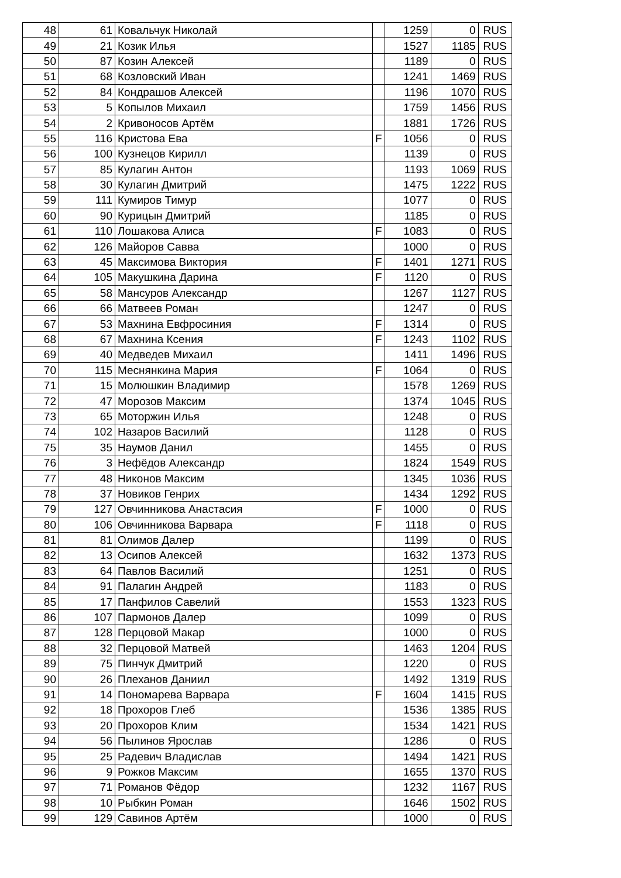| 48 | 61 | Ковальчук Николай | | 1259 | 0 | RUS |
| 49 | 21 | Козик Илья | | 1527 | 1185 | RUS |
| 50 | 87 | Козин Алексей | | 1189 | 0 | RUS |
| 51 | 68 | Козловский Иван | | 1241 | 1469 | RUS |
| 52 | 84 | Кондрашов Алексей | | 1196 | 1070 | RUS |
| 53 | 5 | Копылов Михаил | | 1759 | 1456 | RUS |
| 54 | 2 | Кривоносов Артём | | 1881 | 1726 | RUS |
| 55 | 116 | Кристова Ева | F | 1056 | 0 | RUS |
| 56 | 100 | Кузнецов Кирилл | | 1139 | 0 | RUS |
| 57 | 85 | Кулагин Антон | | 1193 | 1069 | RUS |
| 58 | 30 | Кулагин Дмитрий | | 1475 | 1222 | RUS |
| 59 | 111 | Кумиров Тимур | | 1077 | 0 | RUS |
| 60 | 90 | Курицын Дмитрий | | 1185 | 0 | RUS |
| 61 | 110 | Лошакова Алиса | F | 1083 | 0 | RUS |
| 62 | 126 | Майоров Савва | | 1000 | 0 | RUS |
| 63 | 45 | Максимова Виктория | F | 1401 | 1271 | RUS |
| 64 | 105 | Макушкина Дарина | F | 1120 | 0 | RUS |
| 65 | 58 | Мансуров Александр | | 1267 | 1127 | RUS |
| 66 | 66 | Матвеев Роман | | 1247 | 0 | RUS |
| 67 | 53 | Махнина Евфросиния | F | 1314 | 0 | RUS |
| 68 | 67 | Махнина Ксения | F | 1243 | 1102 | RUS |
| 69 | 40 | Медведев Михаил | | 1411 | 1496 | RUS |
| 70 | 115 | Меснянкина Мария | F | 1064 | 0 | RUS |
| 71 | 15 | Молюшкин Владимир | | 1578 | 1269 | RUS |
| 72 | 47 | Морозов Максим | | 1374 | 1045 | RUS |
| 73 | 65 | Моторжин Илья | | 1248 | 0 | RUS |
| 74 | 102 | Назаров Василий | | 1128 | 0 | RUS |
| 75 | 35 | Наумов Данил | | 1455 | 0 | RUS |
| 76 | 3 | Нефёдов Александр | | 1824 | 1549 | RUS |
| 77 | 48 | Никонов Максим | | 1345 | 1036 | RUS |
| 78 | 37 | Новиков Генрих | | 1434 | 1292 | RUS |
| 79 | 127 | Овчинникова Анастасия | F | 1000 | 0 | RUS |
| 80 | 106 | Овчинникова Варвара | F | 1118 | 0 | RUS |
| 81 | 81 | Олимов Далер | | 1199 | 0 | RUS |
| 82 | 13 | Осипов Алексей | | 1632 | 1373 | RUS |
| 83 | 64 | Павлов Василий | | 1251 | 0 | RUS |
| 84 | 91 | Палагин Андрей | | 1183 | 0 | RUS |
| 85 | 17 | Панфилов Савелий | | 1553 | 1323 | RUS |
| 86 | 107 | Пармонов Далер | | 1099 | 0 | RUS |
| 87 | 128 | Перцовой Макар | | 1000 | 0 | RUS |
| 88 | 32 | Перцовой Матвей | | 1463 | 1204 | RUS |
| 89 | 75 | Пинчук Дмитрий | | 1220 | 0 | RUS |
| 90 | 26 | Плеханов Даниил | | 1492 | 1319 | RUS |
| 91 | 14 | Пономарева Варвара | F | 1604 | 1415 | RUS |
| 92 | 18 | Прохоров Глеб | | 1536 | 1385 | RUS |
| 93 | 20 | Прохоров Клим | | 1534 | 1421 | RUS |
| 94 | 56 | Пылинов Ярослав | | 1286 | 0 | RUS |
| 95 | 25 | Радевич Владислав | | 1494 | 1421 | RUS |
| 96 | 9 | Рожков Максим | | 1655 | 1370 | RUS |
| 97 | 71 | Романов Фёдор | | 1232 | 1167 | RUS |
| 98 | 10 | Рыбкин Роман | | 1646 | 1502 | RUS |
| 99 | 129 | Савинов Артём | | 1000 | 0 | RUS |